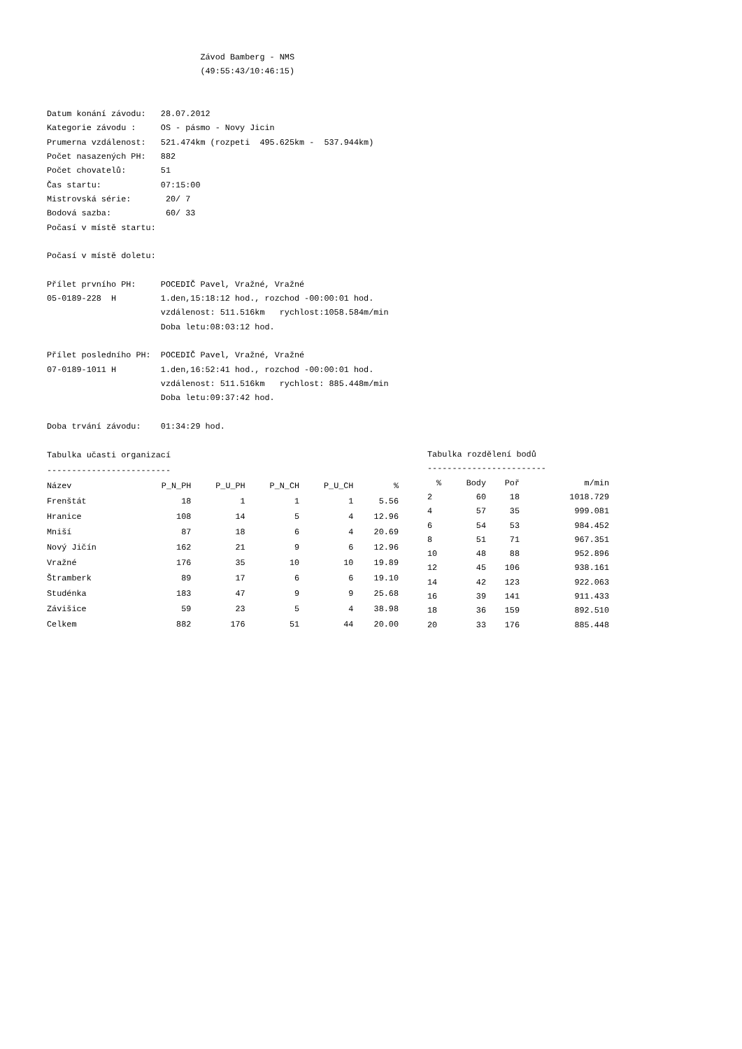Závod Bamberg - NMS
                               (49:55:43/10:46:15)


Datum konání závodu:   28.07.2012
Kategorie závodu :     OS - pásmo - Novy Jicin
Prumerna vzdálenost:   521.474km (rozpeti  495.625km -  537.944km)
Počet nasazených PH:   882
Počet chovatelů:       51
Čas startu:            07:15:00
Mistrovská série:       20/ 7
Bodová sazba:           60/ 33
Počasí v místě startu:

Počasí v místě doletu:

Přílet prvního PH:     POCEDIČ Pavel, Vražné, Vražné
05-0189-228  H         1.den,15:18:12 hod., rozchod -00:00:01 hod.
                       vzdálenost: 511.516km   rychlost:1058.584m/min
                       Doba letu:08:03:12 hod.

Přílet posledního PH:  POCEDIČ Pavel, Vražné, Vražné
07-0189-1011 H         1.den,16:52:41 hod., rozchod -00:00:01 hod.
                       vzdálenost: 511.516km   rychlost: 885.448m/min
                       Doba letu:09:37:42 hod.

Doba trvání závodu:    01:34:29 hod.
| Tabulka učasti organizací | | | | | |
| ------------------------- | | | | | |
| Název | P_N_PH | P_U_PH | P_N_CH | P_U_CH | % |
| Frenštát | 18 | 1 | 1 | 1 | 5.56 |
| Hranice | 108 | 14 | 5 | 4 | 12.96 |
| Mniší | 87 | 18 | 6 | 4 | 20.69 |
| Nový Jičín | 162 | 21 | 9 | 6 | 12.96 |
| Vražné | 176 | 35 | 10 | 10 | 19.89 |
| Štramberk | 89 | 17 | 6 | 6 | 19.10 |
| Studénka | 183 | 47 | 9 | 9 | 25.68 |
| Závišice | 59 | 23 | 5 | 4 | 38.98 |
| Celkem | 882 | 176 | 51 | 44 | 20.00 |
| Tabulka rozdělení bodů | | | |
| ------------------------ | | | |
| % | Body | Poř | m/min |
| 2 | 60 | 18 | 1018.729 |
| 4 | 57 | 35 | 999.081 |
| 6 | 54 | 53 | 984.452 |
| 8 | 51 | 71 | 967.351 |
| 10 | 48 | 88 | 952.896 |
| 12 | 45 | 106 | 938.161 |
| 14 | 42 | 123 | 922.063 |
| 16 | 39 | 141 | 911.433 |
| 18 | 36 | 159 | 892.510 |
| 20 | 33 | 176 | 885.448 |